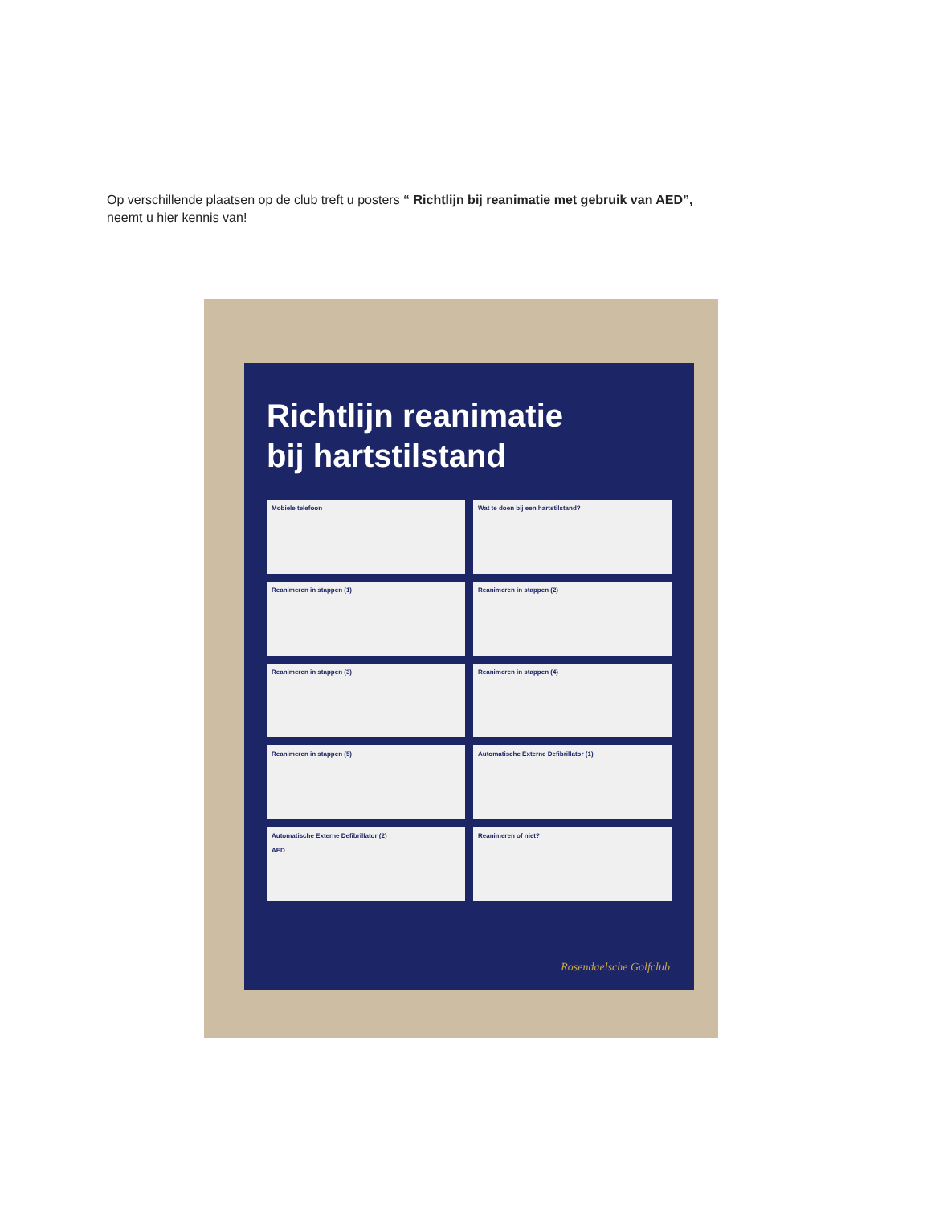Op verschillende plaatsen op de club treft u posters “ Richtlijn bij reanimatie met gebruik van AED”,
neemt u hier kennis van!
Richtlijn reanimatie
bij hartstilstand
Mobiele telefoon
Wat te doen bij een hartstilstand?
Reanimeren in stappen (1)
Reanimeren in stappen (2)
Reanimeren in stappen (3)
Reanimeren in stappen (4)
Reanimeren in stappen (5)
Automatische Externe Defibrillator (1)
Automatische Externe Defibrillator (2)
AED
Reanimeren of niet?
Rosendaelsche Golfclub